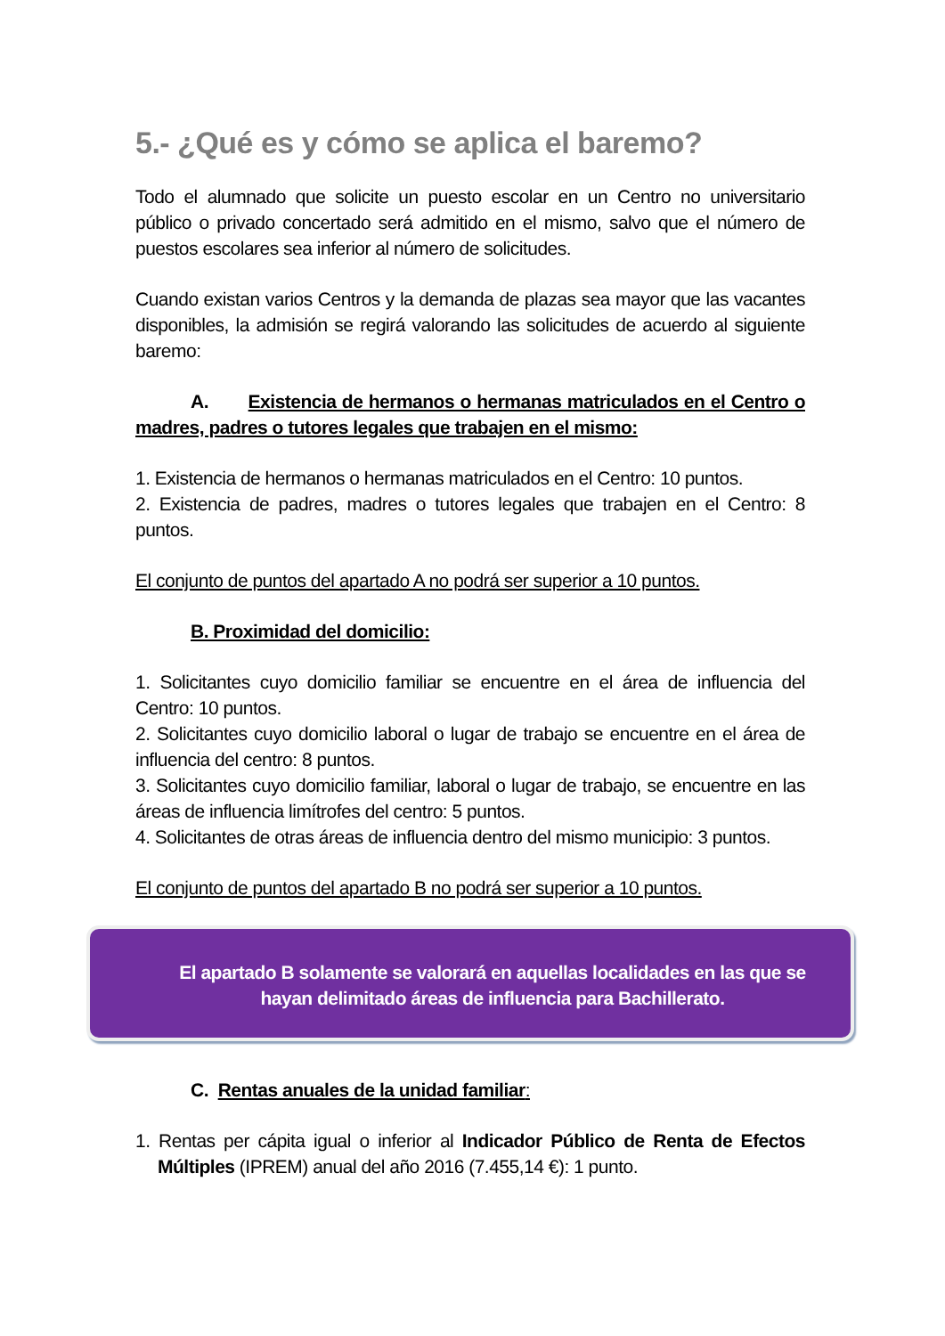5.- ¿Qué es y cómo se aplica el baremo?
Todo el alumnado que solicite un puesto escolar en un Centro no universitario público o privado concertado será admitido en el mismo, salvo que el número de puestos escolares sea inferior al número de solicitudes.
Cuando existan varios Centros y la demanda de plazas sea mayor que las vacantes disponibles, la admisión se regirá valorando las solicitudes de acuerdo al siguiente baremo:
A. Existencia de hermanos o hermanas matriculados en el Centro o madres, padres o tutores legales que trabajen en el mismo:
1. Existencia de hermanos o hermanas matriculados en el Centro: 10 puntos.
2. Existencia de padres, madres o tutores legales que trabajen en el Centro: 8 puntos.
El conjunto de puntos del apartado A no podrá ser superior a 10 puntos.
B. Proximidad del domicilio:
1. Solicitantes cuyo domicilio familiar se encuentre en el área de influencia del Centro: 10 puntos.
2. Solicitantes cuyo domicilio laboral o lugar de trabajo se encuentre en el área de influencia del centro: 8 puntos.
3. Solicitantes cuyo domicilio familiar, laboral o lugar de trabajo, se encuentre en las áreas de influencia limítrofes del centro: 5 puntos.
4. Solicitantes de otras áreas de influencia dentro del mismo municipio: 3 puntos.
El conjunto de puntos del apartado B no podrá ser superior a 10 puntos.
El apartado B solamente se valorará en aquellas localidades en las que se hayan delimitado áreas de influencia para Bachillerato.
C. Rentas anuales de la unidad familiar:
1. Rentas per cápita igual o inferior al Indicador Público de Renta de Efectos Múltiples (IPREM) anual del año 2016 (7.455,14 €): 1 punto.